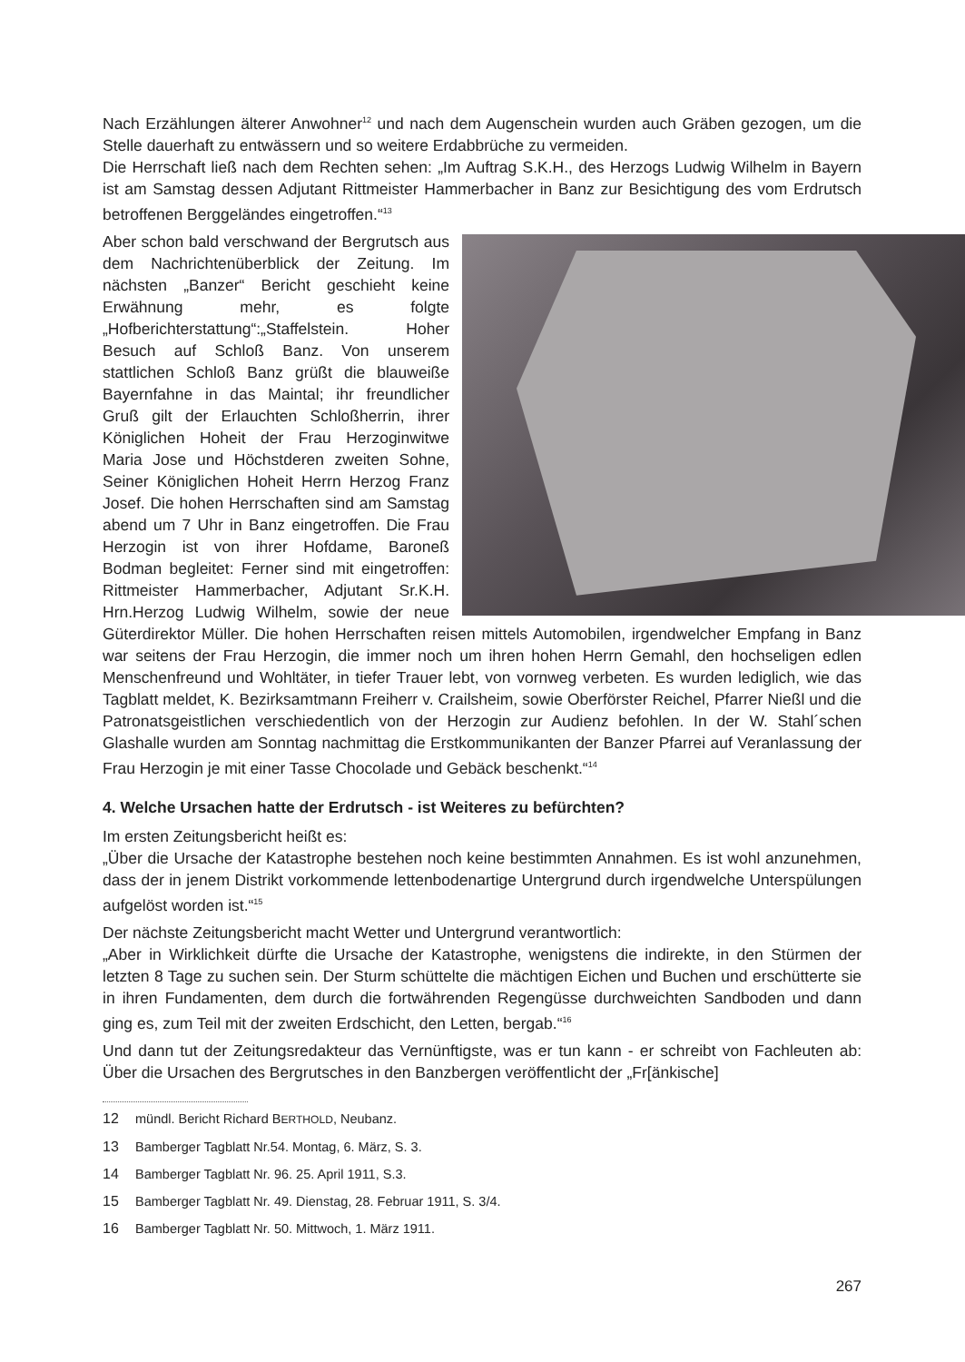Nach Erzählungen älterer Anwohner<sup>12</sup> und nach dem Augenschein wurden auch Gräben gezogen, um die Stelle dauerhaft zu entwässern und so weitere Erdabbrüche zu vermeiden.
Die Herrschaft ließ nach dem Rechten sehen: „Im Auftrag S.K.H., des Herzogs Ludwig Wilhelm in Bayern ist am Samstag dessen Adjutant Rittmeister Hammerbacher in Banz zur Besichtigung des vom Erdrutsch betroffenen Berggeländes eingetroffen.“<sup>13</sup>
Aber schon bald verschwand der Bergrutsch aus dem Nachrichtenüberblick der Zeitung. Im nächsten „Banzer“ Bericht geschieht keine Erwähnung mehr, es folgte „Hofberichterstattung“:„Staffelstein. Hoher Besuch auf Schloß Banz. Von unserem stattlichen Schloß Banz grüßt die blauweiße Bayernfahne in das Maintal; ihr freundlicher Gruß gilt der Erlauchten Schloßherrin, ihrer Königlichen Hoheit der Frau Herzoginwitwe Maria Jose und Höchstderen zweiten Sohne, Seiner Königlichen Hoheit Herrn Herzog Franz Josef. Die hohen Herrschaften sind am Samstag abend um 7 Uhr in Banz eingetroffen. Die Frau Herzogin ist von ihrer Hofdame, Baroneß Bodman begleitet: Ferner sind mit eingetroffen: Rittmeister Hammerbacher, Adjutant Sr.K.H. Hrn.Herzog Ludwig Wilhelm, sowie der neue Güterdirektor Müller. Die hohen Herrschaften reisen mittels Automobilen, irgendwelcher Empfang in Banz war seitens der Frau Herzogin, die immer noch um ihren hohen Herrn Gemahl, den hochseligen edlen Menschenfreund und Wohltäter, in tiefer Trauer lebt, von vornweg verbeten. Es wurden lediglich, wie das Tagblatt meldet, K. Bezirksamtmann Freiherr v. Crailsheim, sowie Oberförster Reichel, Pfarrer Nießl und die Patronatsgeistlichen verschiedentlich von der Herzogin zur Audienz befohlen. In der W. Stahl´schen Glashalle wurden am Sonntag nachmittag die Erstkommunikanten der Banzer Pfarrei auf Veranlassung der Frau Herzogin je mit einer Tasse Chocolade und Gebäck beschenkt.“<sup>14</sup>
4. Welche Ursachen hatte der Erdrutsch - ist Weiteres zu befürchten?
Im ersten Zeitungsbericht heißt es:
„Über die Ursache der Katastrophe bestehen noch keine bestimmten Annahmen. Es ist wohl anzunehmen, dass der in jenem Distrikt vorkommende lettenbodenartige Untergrund durch irgendwelche Unterspülungen aufgelöst worden ist.“<sup>15</sup>
Der nächste Zeitungsbericht macht Wetter und Untergrund verantwortlich:
„Aber in Wirklichkeit dürfte die Ursache der Katastrophe, wenigstens die indirekte, in den Stürmen der letzten 8 Tage zu suchen sein. Der Sturm schüttelte die mächtigen Eichen und Buchen und erschütterte sie in ihren Fundamenten, dem durch die fortwährenden Regengüsse durchweichten Sandboden und dann ging es, zum Teil mit der zweiten Erdschicht, den Letten, bergab.“<sup>16</sup>
Und dann tut der Zeitungsredakteur das Vernünftigste, was er tun kann - er schreibt von Fachleuten ab: Über die Ursachen des Bergrutsches in den Banzbergen veröffentlicht der „Fr[änkische]
12 mündl. Bericht Richard BERTHOLD, Neubanz.
13 Bamberger Tagblatt Nr.54. Montag, 6. März, S. 3.
14 Bamberger Tagblatt Nr. 96. 25. April 1911, S.3.
15 Bamberger Tagblatt Nr. 49. Dienstag, 28. Februar 1911, S. 3/4.
16 Bamberger Tagblatt Nr. 50. Mittwoch, 1. März 1911.
267